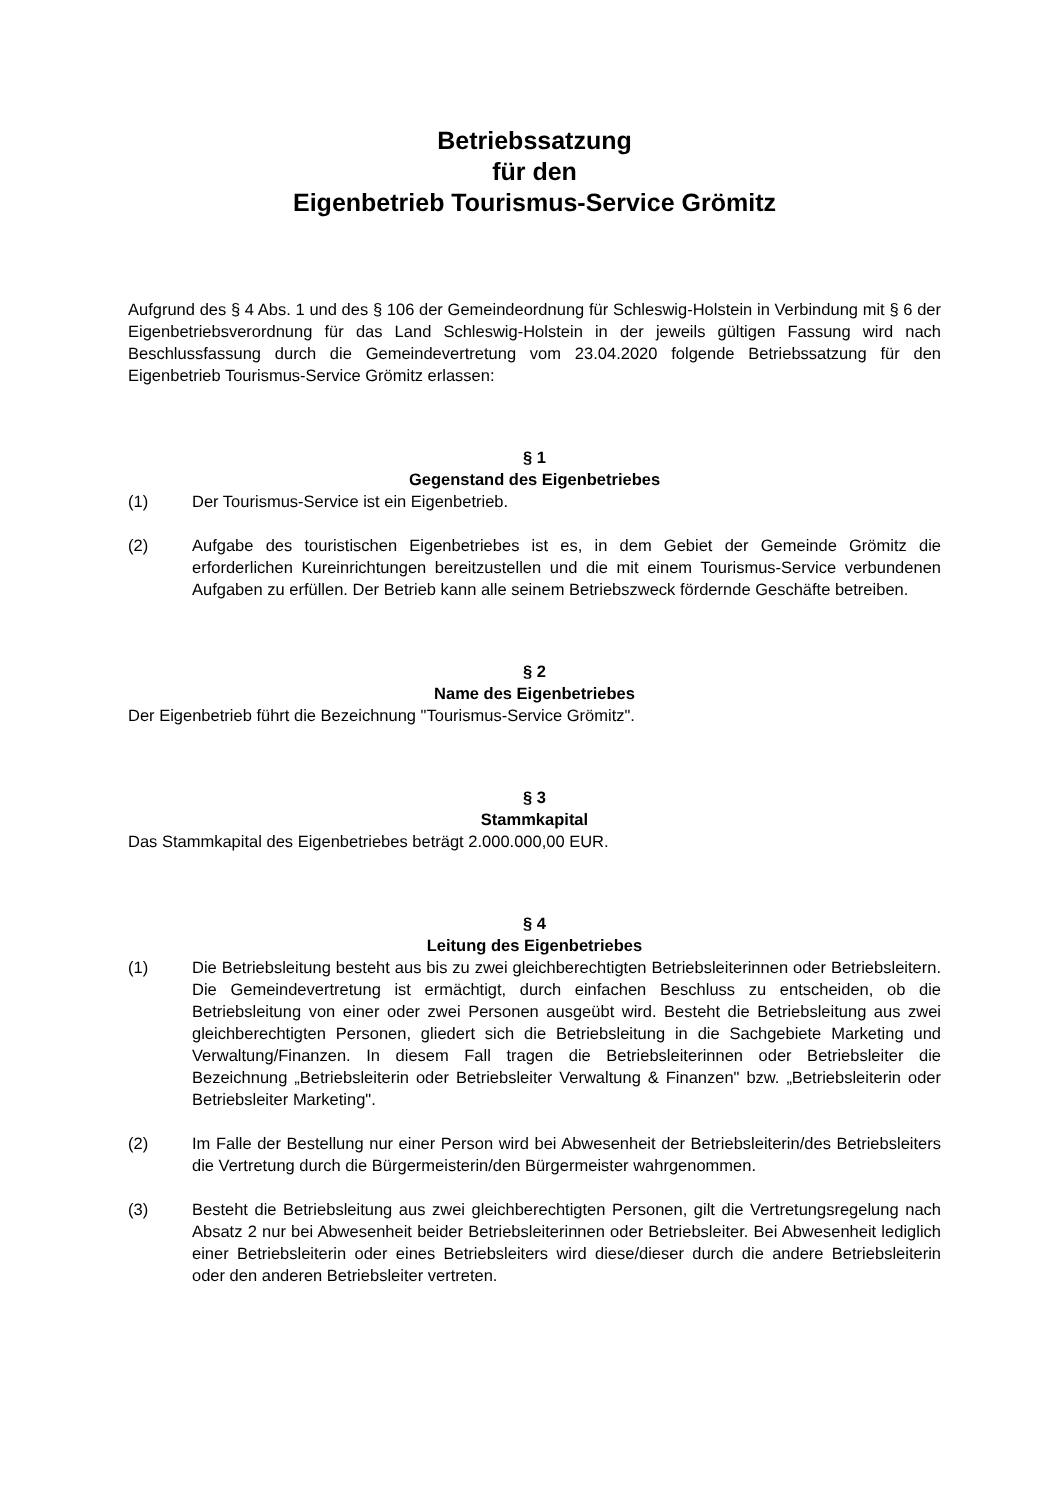Betriebssatzung
für den
Eigenbetrieb Tourismus-Service Grömitz
Aufgrund des § 4 Abs. 1 und des § 106 der Gemeindeordnung für Schleswig-Holstein in Verbindung mit § 6 der Eigenbetriebsverordnung für das Land Schleswig-Holstein in der jeweils gültigen Fassung wird nach Beschlussfassung durch die Gemeindevertretung vom 23.04.2020 folgende Betriebssatzung für den Eigenbetrieb Tourismus-Service Grömitz erlassen:
§ 1
Gegenstand des Eigenbetriebes
(1) Der Tourismus-Service ist ein Eigenbetrieb.
(2) Aufgabe des touristischen Eigenbetriebes ist es, in dem Gebiet der Gemeinde Grömitz die erforderlichen Kureinrichtungen bereitzustellen und die mit einem Tourismus-Service verbundenen Aufgaben zu erfüllen. Der Betrieb kann alle seinem Betriebszweck fördernde Geschäfte betreiben.
§ 2
Name des Eigenbetriebes
Der Eigenbetrieb führt die Bezeichnung "Tourismus-Service Grömitz".
§ 3
Stammkapital
Das Stammkapital des Eigenbetriebes beträgt 2.000.000,00 EUR.
§ 4
Leitung des Eigenbetriebes
(1) Die Betriebsleitung besteht aus bis zu zwei gleichberechtigten Betriebsleiterinnen oder Betriebsleitern. Die Gemeindevertretung ist ermächtigt, durch einfachen Beschluss zu entscheiden, ob die Betriebsleitung von einer oder zwei Personen ausgeübt wird. Besteht die Betriebsleitung aus zwei gleichberechtigten Personen, gliedert sich die Betriebsleitung in die Sachgebiete Marketing und Verwaltung/Finanzen. In diesem Fall tragen die Betriebsleiterinnen oder Betriebsleiter die Bezeichnung „Betriebsleiterin oder Betriebsleiter Verwaltung & Finanzen" bzw. „Betriebsleiterin oder Betriebsleiter Marketing".
(2) Im Falle der Bestellung nur einer Person wird bei Abwesenheit der Betriebsleiterin/des Betriebsleiters die Vertretung durch die Bürgermeisterin/den Bürgermeister wahrgenommen.
(3) Besteht die Betriebsleitung aus zwei gleichberechtigten Personen, gilt die Vertretungsregelung nach Absatz 2 nur bei Abwesenheit beider Betriebsleiterinnen oder Betriebsleiter. Bei Abwesenheit lediglich einer Betriebsleiterin oder eines Betriebsleiters wird diese/dieser durch die andere Betriebsleiterin oder den anderen Betriebsleiter vertreten.